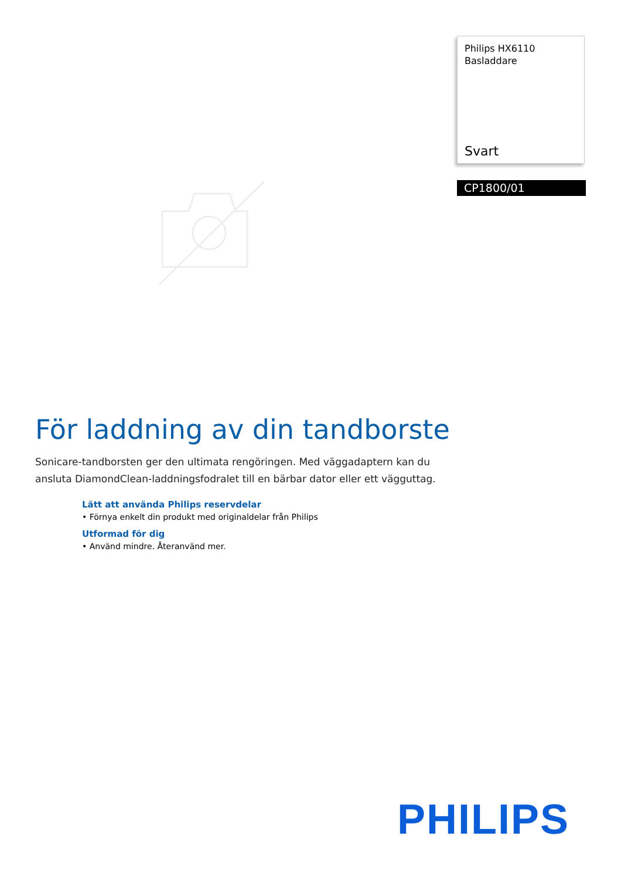Philips HX6110
Basladdare
Svart
CP1800/01
För laddning av din tandborste
Sonicare-tandborsten ger den ultimata rengöringen. Med väggadaptern kan du ansluta DiamondClean-laddningsfodralet till en bärbar dator eller ett vägguttag.
Lätt att använda Philips reservdelar
• Förnya enkelt din produkt med originaldelar från Philips
Utformad för dig
• Använd mindre. Återanvänd mer.
PHILIPS